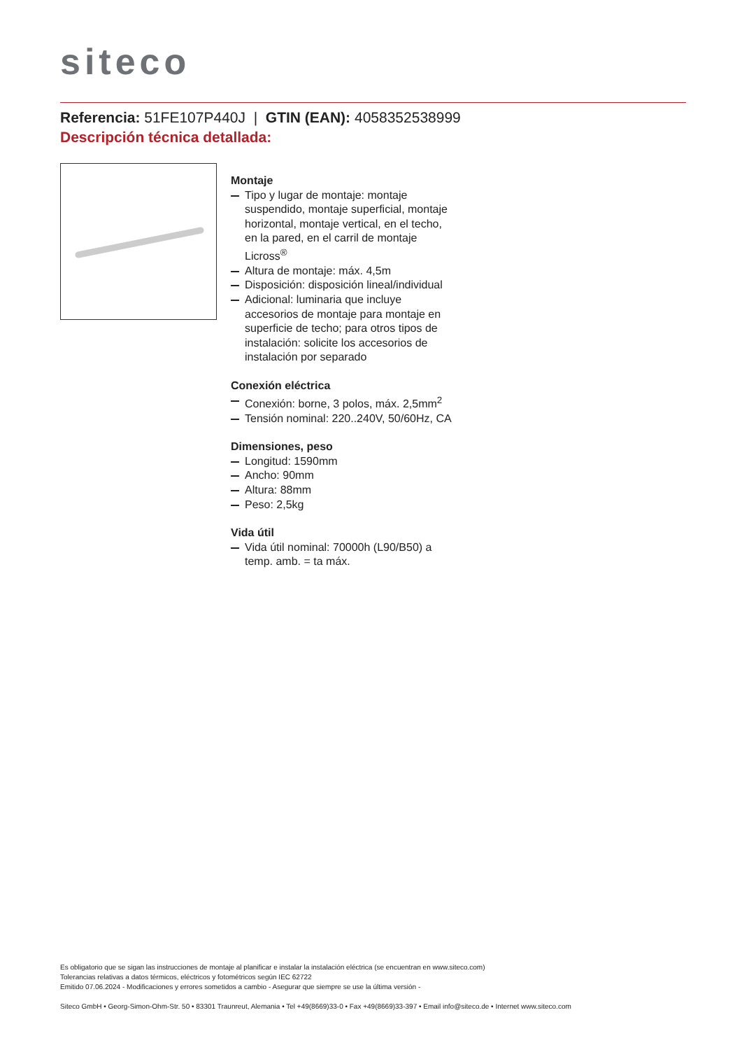siteco
Referencia: 51FE107P440J | GTIN (EAN): 4058352538999
Descripción técnica detallada:
Montaje
Tipo y lugar de montaje: montaje suspendido, montaje superficial, montaje horizontal, montaje vertical, en el techo, en la pared, en el carril de montaje Licross<sup>®</sup>
Altura de montaje: máx. 4,5m
Disposición: disposición lineal/individual
Adicional: luminaria que incluye accesorios de montaje para montaje en superficie de techo; para otros tipos de instalación: solicite los accesorios de instalación por separado
Conexión eléctrica
Conexión: borne, 3 polos, máx. 2,5mm<sup>2</sup>
Tensión nominal: 220..240V, 50/60Hz, CA
Dimensiones, peso
Longitud: 1590mm
Ancho: 90mm
Altura: 88mm
Peso: 2,5kg
Vida útil
Vida útil nominal: 70000h (L90/B50) a temp. amb. = ta máx.
Es obligatorio que se sigan las instrucciones de montaje al planificar e instalar la instalación eléctrica (se encuentran en www.siteco.com)
Tolerancias relativas a datos térmicos, eléctricos y fotométricos según IEC 62722
Emitido 07.06.2024 - Modificaciones y errores sometidos a cambio - Asegurar que siempre se use la última versión -
Siteco GmbH • Georg-Simon-Ohm-Str. 50 • 83301 Traunreut, Alemania • Tel +49(8669)33-0 • Fax +49(8669)33-397 • Email info@siteco.de • Internet www.siteco.com